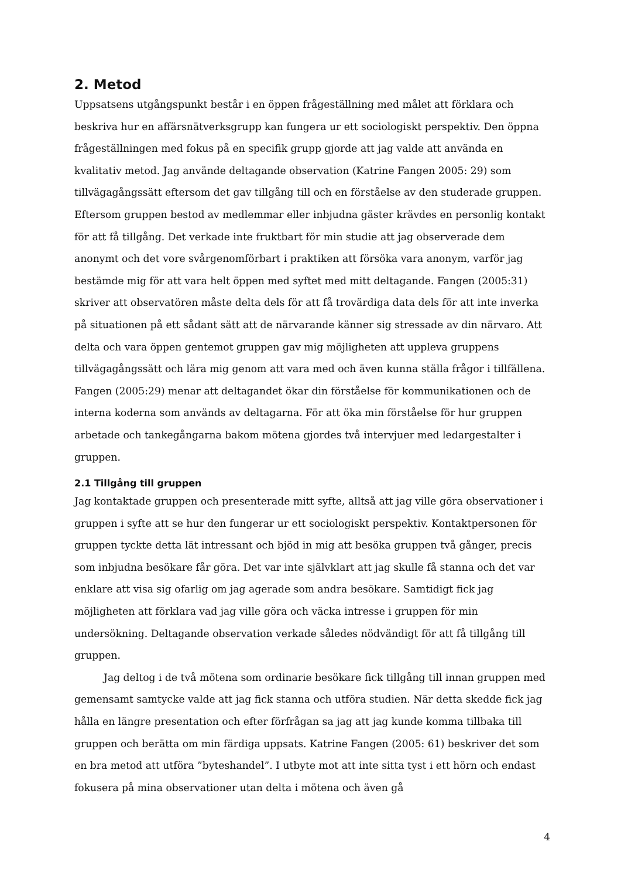2. Metod
Uppsatsens utgångspunkt består i en öppen frågeställning med målet att förklara och beskriva hur en affärsnätverksgrupp kan fungera ur ett sociologiskt perspektiv. Den öppna frågeställningen med fokus på en specifik grupp gjorde att jag valde att använda en kvalitativ metod. Jag använde deltagande observation (Katrine Fangen 2005: 29) som tillvägagångssätt eftersom det gav tillgång till och en förståelse av den studerade gruppen. Eftersom gruppen bestod av medlemmar eller inbjudna gäster krävdes en personlig kontakt för att få tillgång. Det verkade inte fruktbart för min studie att jag observerade dem anonymt och det vore svårgenomförbart i praktiken att försöka vara anonym, varför jag bestämde mig för att vara helt öppen med syftet med mitt deltagande. Fangen (2005:31) skriver att observatören måste delta dels för att få trovärdiga data dels för att inte inverka på situationen på ett sådant sätt att de närvarande känner sig stressade av din närvaro. Att delta och vara öppen gentemot gruppen gav mig möjligheten att uppleva gruppens tillvägagångssätt och lära mig genom att vara med och även kunna ställa frågor i tillfällena. Fangen (2005:29) menar att deltagandet ökar din förståelse för kommunikationen och de interna koderna som används av deltagarna. För att öka min förståelse för hur gruppen arbetade och tankegångarna bakom mötena gjordes två intervjuer med ledargestalter i gruppen.
2.1 Tillgång till gruppen
Jag kontaktade gruppen och presenterade mitt syfte, alltså att jag ville göra observationer i gruppen i syfte att se hur den fungerar ur ett sociologiskt perspektiv. Kontaktpersonen för gruppen tyckte detta lät intressant och bjöd in mig att besöka gruppen två gånger, precis som inbjudna besökare får göra. Det var inte självklart att jag skulle få stanna och det var enklare att visa sig ofarlig om jag agerade som andra besökare. Samtidigt fick jag möjligheten att förklara vad jag ville göra och väcka intresse i gruppen för min undersökning. Deltagande observation verkade således nödvändigt för att få tillgång till gruppen.
Jag deltog i de två mötena som ordinarie besökare fick tillgång till innan gruppen med gemensamt samtycke valde att jag fick stanna och utföra studien. När detta skedde fick jag hålla en längre presentation och efter förfrågan sa jag att jag kunde komma tillbaka till gruppen och berätta om min färdiga uppsats. Katrine Fangen (2005: 61) beskriver det som en bra metod att utföra ”byteshandel”. I utbyte mot att inte sitta tyst i ett hörn och endast fokusera på mina observationer utan delta i mötena och även gå
4